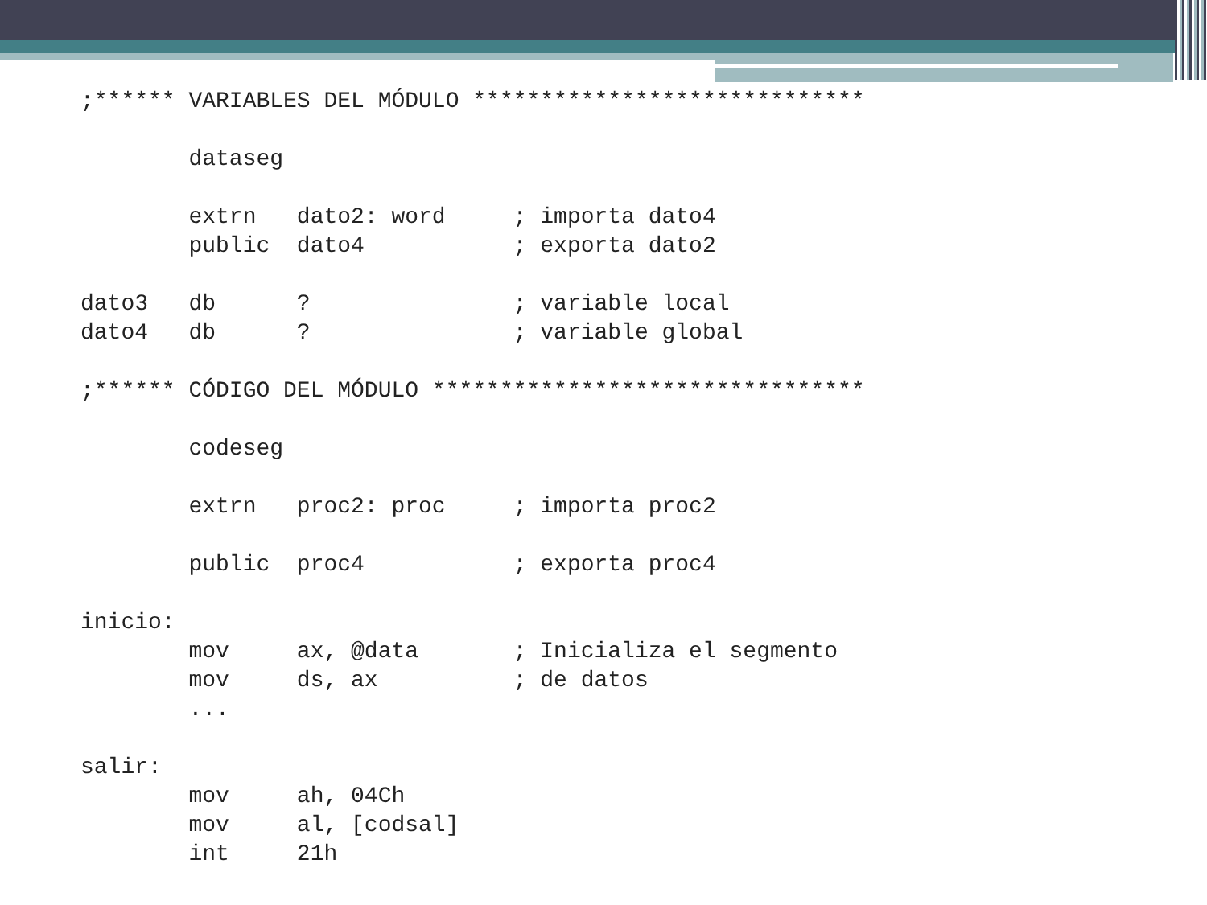;****** VARIABLES DEL MÓDULO *****************************

        dataseg

        extrn   dato2: word     ; importa dato4
        public  dato4           ; exporta dato2

dato3   db      ?               ; variable local
dato4   db      ?               ; variable global

;****** CÓDIGO DEL MÓDULO ********************************

        codeseg

        extrn   proc2: proc     ; importa proc2

        public  proc4           ; exporta proc4

inicio:
        mov     ax, @data       ; Inicializa el segmento
        mov     ds, ax          ; de datos
        ...

salir:
        mov     ah, 04Ch
        mov     al, [codsal]
        int     21h